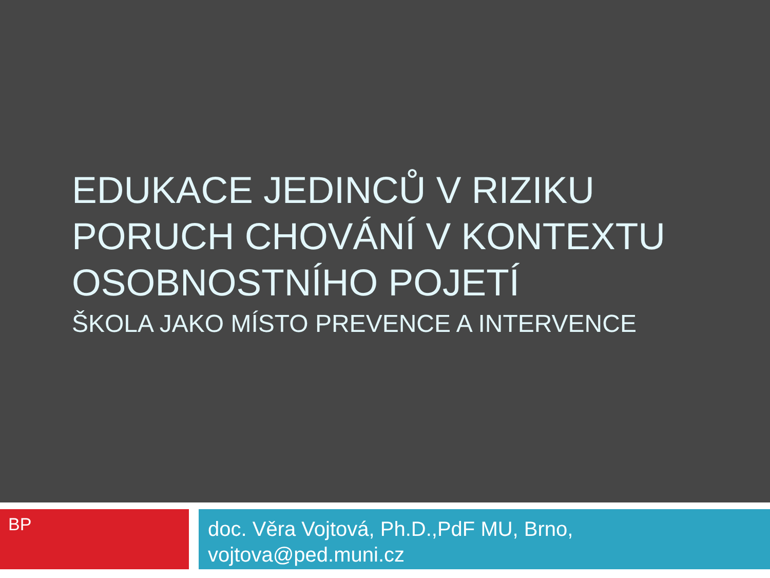EDUKACE JEDINCŮ V RIZIKU
PORUCH CHOVÁNÍ V KONTEXTU
OSOBNOSTNÍHO POJETÍ
ŠKOLA JAKO MÍSTO PREVENCE A INTERVENCE
BP
doc. Věra Vojtová, Ph.D.,PdF MU, Brno,
vojtova@ped.muni.cz